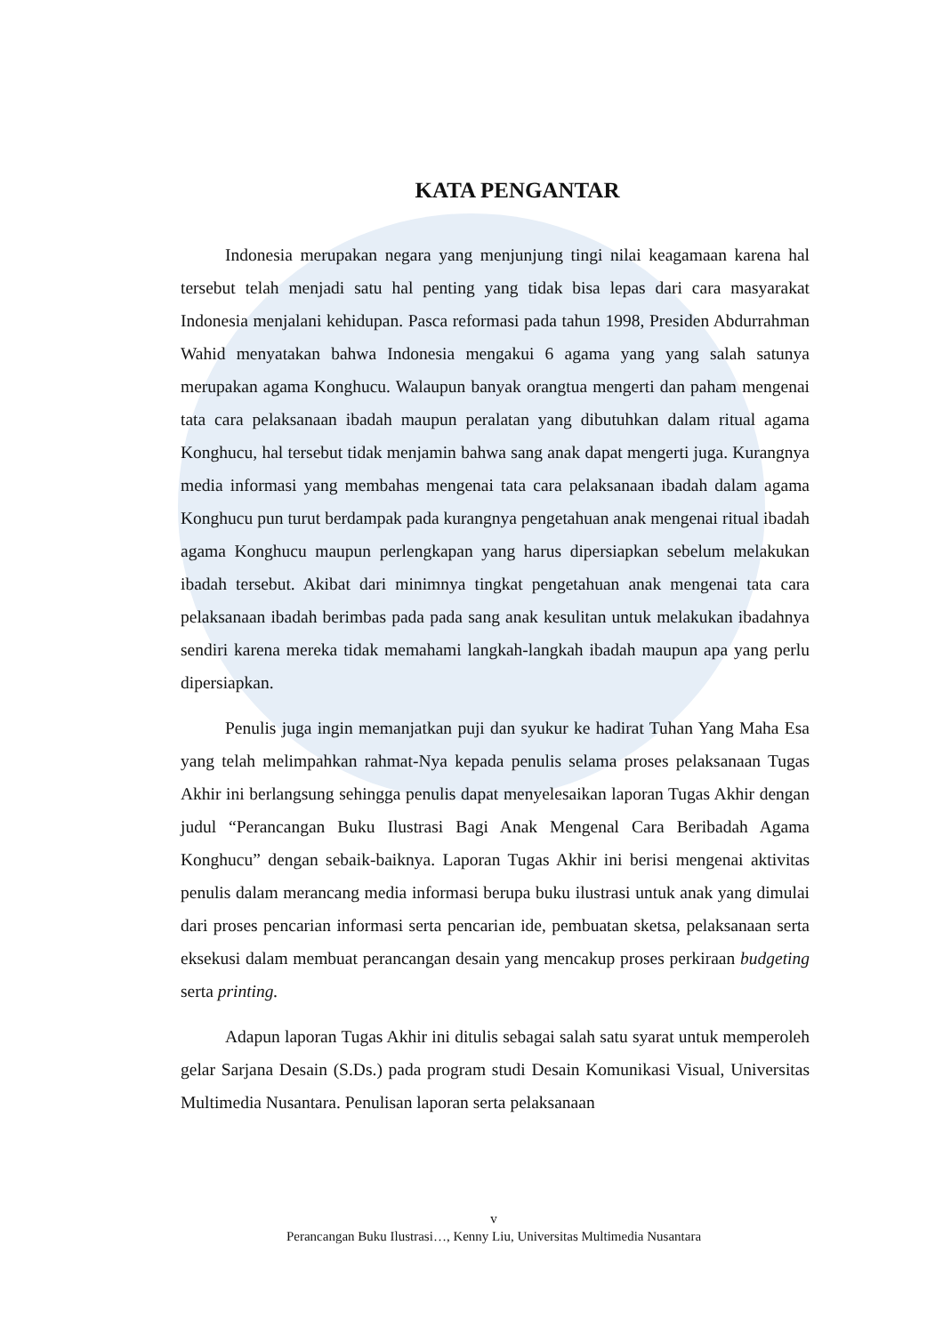KATA PENGANTAR
Indonesia merupakan negara yang menjunjung tingi nilai keagamaan karena hal tersebut telah menjadi satu hal penting yang tidak bisa lepas dari cara masyarakat Indonesia menjalani kehidupan. Pasca reformasi pada tahun 1998, Presiden Abdurrahman Wahid menyatakan bahwa Indonesia mengakui 6 agama yang yang salah satunya merupakan agama Konghucu. Walaupun banyak orangtua mengerti dan paham mengenai tata cara pelaksanaan ibadah maupun peralatan yang dibutuhkan dalam ritual agama Konghucu, hal tersebut tidak menjamin bahwa sang anak dapat mengerti juga. Kurangnya media informasi yang membahas mengenai tata cara pelaksanaan ibadah dalam agama Konghucu pun turut berdampak pada kurangnya pengetahuan anak mengenai ritual ibadah agama Konghucu maupun perlengkapan yang harus dipersiapkan sebelum melakukan ibadah tersebut. Akibat dari minimnya tingkat pengetahuan anak mengenai tata cara pelaksanaan ibadah berimbas pada pada sang anak kesulitan untuk melakukan ibadahnya sendiri karena mereka tidak memahami langkah-langkah ibadah maupun apa yang perlu dipersiapkan.
Penulis juga ingin memanjatkan puji dan syukur ke hadirat Tuhan Yang Maha Esa yang telah melimpahkan rahmat-Nya kepada penulis selama proses pelaksanaan Tugas Akhir ini berlangsung sehingga penulis dapat menyelesaikan laporan Tugas Akhir dengan judul “Perancangan Buku Ilustrasi Bagi Anak Mengenal Cara Beribadah Agama Konghucu” dengan sebaik-baiknya. Laporan Tugas Akhir ini berisi mengenai aktivitas penulis dalam merancang media informasi berupa buku ilustrasi untuk anak yang dimulai dari proses pencarian informasi serta pencarian ide, pembuatan sketsa, pelaksanaan serta eksekusi dalam membuat perancangan desain yang mencakup proses perkiraan budgeting serta printing.
Adapun laporan Tugas Akhir ini ditulis sebagai salah satu syarat untuk memperoleh gelar Sarjana Desain (S.Ds.) pada program studi Desain Komunikasi Visual, Universitas Multimedia Nusantara. Penulisan laporan serta pelaksanaan
v
Perancangan Buku Ilustrasi…, Kenny Liu, Universitas Multimedia Nusantara